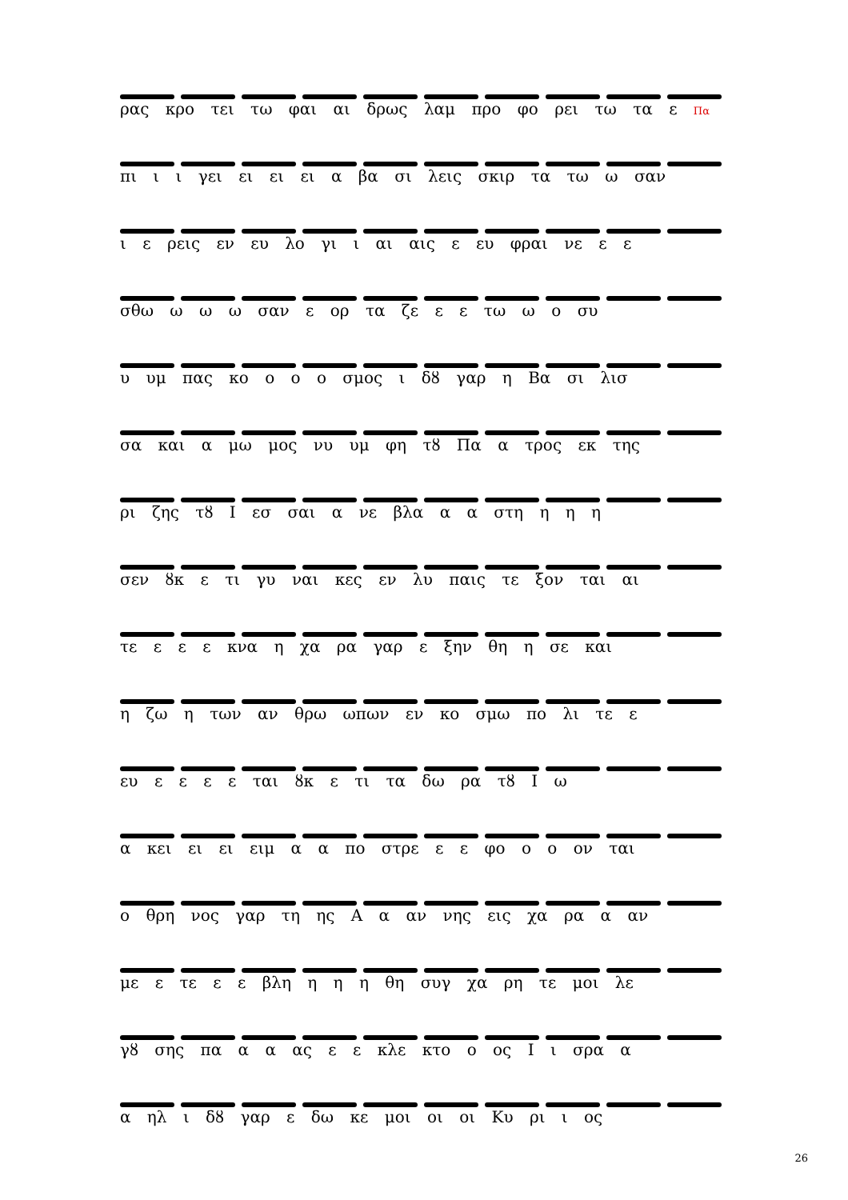ρας κρο τει τω φαι αι δρως λαμ προ φο ρει τω τα ε Πα
πι ι ι γει ει ει ει α βα σι λεις σκιρ τα τω ω σαν
ι ε ρεις εν ευ λο γι ι αι αις ε ευ φραι νε ε ε
σθω ω ω ω σαν ε ορ τα ζε ε ε τω ω ο συ
υ υμ πας κο ο ο ο σμος ι δȣ γαρ η Βα σι λισ
σα και α μω μος νυ υμ φη τȣ Πα α τρος εκ της
ρι ζης τȣ Ι εσ σαι α νε βλα α α στη η η η
σεν ȣκ ε τι γυ ναι κες εν λυ παις τε ξον ται αι
τε ε ε ε κνα η χα ρα γαρ ε ξην θη η σε και
η ζω η των αν θρω ωπων εν κο σμω πο λι τε ε
ευ ε ε ε ε ται ȣκ ε τι τα δω ρα τȣ Ι ω
α κει ει ει ειμ α α πο στρε ε ε φο ο ο ον ται
ο θρη νος γαρ τη ης Α α αν νης εις χα ρα α αν
με ε τε ε ε βλη η η η θη συγ χα ρη τε μοι λε
γȣ σης πα α α ας ε ε κλε κτο ο ος Ι ι σρα α
α ηλ ι δȣ γαρ ε δω κε μοι οι οι Κυ ρι ι ος
26